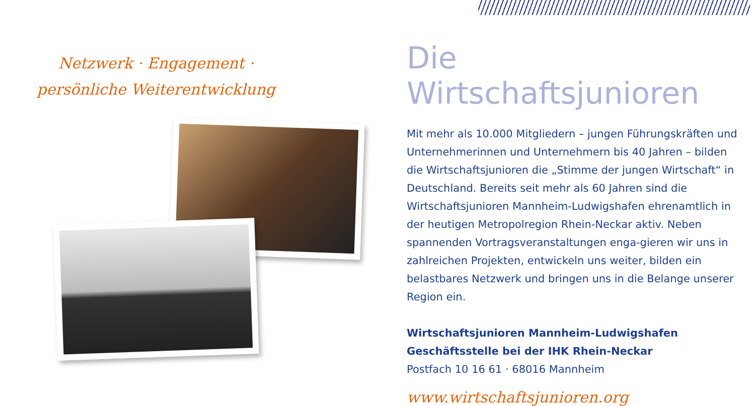Netzwerk · Engagement ·
persönliche Weiterentwicklung
Die Wirtschaftsjunioren
Mit mehr als 10.000 Mitgliedern – jungen Führungskräften und Unternehmerinnen und Unternehmern bis 40 Jahren – bilden die Wirtschaftsjunioren die „Stimme der jungen Wirtschaft“ in Deutschland. Bereits seit mehr als 60 Jahren sind die Wirtschaftsjunioren Mannheim-Ludwigshafen ehrenamtlich in der heutigen Metropolregion Rhein-Neckar aktiv. Neben spannenden Vortragsveranstaltungen enga-gieren wir uns in zahlreichen Projekten, entwickeln uns weiter, bilden ein belastbares Netzwerk und bringen uns in die Belange unserer Region ein.
Wirtschaftsjunioren Mannheim-Ludwigshafen
Geschäftsstelle bei der IHK Rhein-Neckar
Postfach 10 16 61 · 68016 Mannheim
www.wirtschaftsjunioren.org